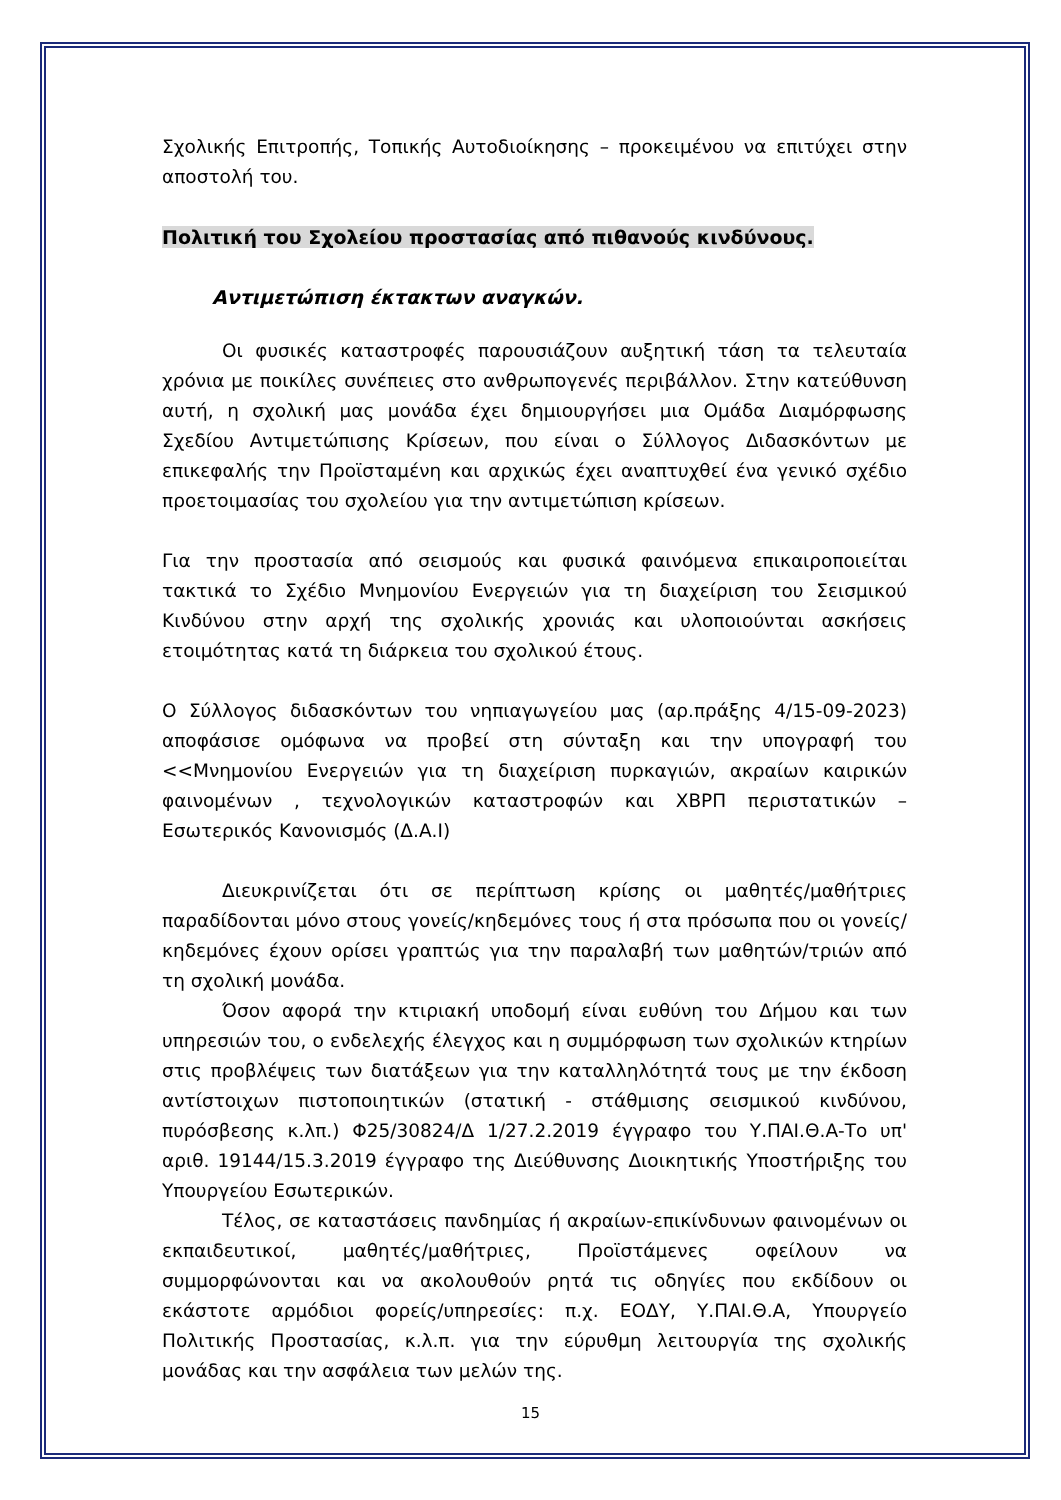Σχολικής Επιτροπής, Τοπικής Αυτοδιοίκησης – προκειμένου να επιτύχει στην αποστολή του.
Πολιτική του Σχολείου προστασίας από πιθανούς κινδύνους.
Αντιμετώπιση έκτακτων αναγκών.
Οι φυσικές καταστροφές παρουσιάζουν αυξητική τάση τα τελευταία χρόνια με ποικίλες συνέπειες στο ανθρωπογενές περιβάλλον. Στην κατεύθυνση αυτή, η σχολική μας μονάδα έχει δημιουργήσει μια Ομάδα Διαμόρφωσης Σχεδίου Αντιμετώπισης Κρίσεων, που είναι ο Σύλλογος Διδασκόντων με επικεφαλής την Προϊσταμένη και αρχικώς έχει αναπτυχθεί ένα γενικό σχέδιο προετοιμασίας του σχολείου για την αντιμετώπιση κρίσεων.
Για την προστασία από σεισμούς και φυσικά φαινόμενα επικαιροποιείται τακτικά το Σχέδιο Μνημονίου Ενεργειών για τη διαχείριση του Σεισμικού Κινδύνου στην αρχή της σχολικής χρονιάς και υλοποιούνται ασκήσεις ετοιμότητας κατά τη διάρκεια του σχολικού έτους.
Ο Σύλλογος διδασκόντων του νηπιαγωγείου μας (αρ.πράξης 4/15-09-2023) αποφάσισε ομόφωνα να προβεί στη σύνταξη και την υπογραφή του <<Μνημονίου Ενεργειών για τη διαχείριση πυρκαγιών, ακραίων καιρικών φαινομένων , τεχνολογικών καταστροφών και ΧΒΡΠ περιστατικών – Εσωτερικός Κανονισμός (Δ.Α.Ι)
Διευκρινίζεται ότι σε περίπτωση κρίσης οι μαθητές/μαθήτριες παραδίδονται μόνο στους γονείς/κηδεμόνες τους ή στα πρόσωπα που οι γονείς/κηδεμόνες έχουν ορίσει γραπτώς για την παραλαβή των μαθητών/τριών από τη σχολική μονάδα.
Όσον αφορά την κτιριακή υποδομή είναι ευθύνη του Δήμου και των υπηρεσιών του, ο ενδελεχής έλεγχος και η συμμόρφωση των σχολικών κτηρίων στις προβλέψεις των διατάξεων για την καταλληλότητά τους με την έκδοση αντίστοιχων πιστοποιητικών (στατική - στάθμισης σεισμικού κινδύνου, πυρόσβεσης κ.λπ.) Φ25/30824/Δ 1/27.2.2019 έγγραφο του Υ.ΠΑΙ.Θ.Α-Το υπ' αριθ. 19144/15.3.2019 έγγραφο της Διεύθυνσης Διοικητικής Υποστήριξης του Υπουργείου Εσωτερικών.
Τέλος, σε καταστάσεις πανδημίας ή ακραίων-επικίνδυνων φαινομένων οι εκπαιδευτικοί, μαθητές/μαθήτριες, Προϊστάμενες οφείλουν να συμμορφώνονται και να ακολουθούν ρητά τις οδηγίες που εκδίδουν οι εκάστοτε αρμόδιοι φορείς/υπηρεσίες: π.χ. ΕΟΔΥ, Υ.ΠΑΙ.Θ.Α, Υπουργείο Πολιτικής Προστασίας, κ.λ.π. για την εύρυθμη λειτουργία της σχολικής μονάδας και την ασφάλεια των μελών της.
15